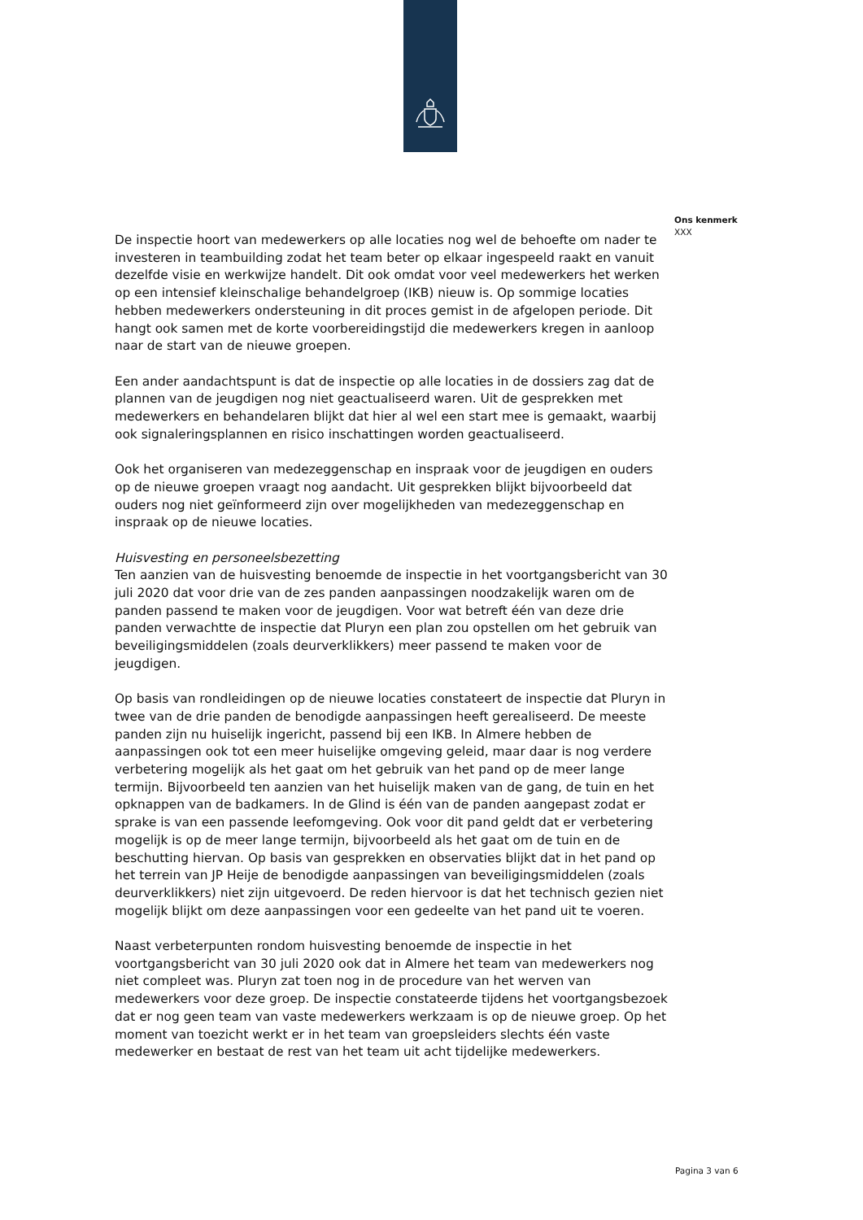De inspectie hoort van medewerkers op alle locaties nog wel de behoefte om nader te investeren in teambuilding zodat het team beter op elkaar ingespeeld raakt en vanuit dezelfde visie en werkwijze handelt. Dit ook omdat voor veel medewerkers het werken op een intensief kleinschalige behandelgroep (IKB) nieuw is. Op sommige locaties hebben medewerkers ondersteuning in dit proces gemist in de afgelopen periode. Dit hangt ook samen met de korte voorbereidingstijd die medewerkers kregen in aanloop naar de start van de nieuwe groepen.
Een ander aandachtspunt is dat de inspectie op alle locaties in de dossiers zag dat de plannen van de jeugdigen nog niet geactualiseerd waren. Uit de gesprekken met medewerkers en behandelaren blijkt dat hier al wel een start mee is gemaakt, waarbij ook signaleringsplannen en risico inschattingen worden geactualiseerd.
Ook het organiseren van medezeggenschap en inspraak voor de jeugdigen en ouders op de nieuwe groepen vraagt nog aandacht. Uit gesprekken blijkt bijvoorbeeld dat ouders nog niet geïnformeerd zijn over mogelijkheden van medezeggenschap en inspraak op de nieuwe locaties.
Huisvesting en personeelsbezetting
Ten aanzien van de huisvesting benoemde de inspectie in het voortgangsbericht van 30 juli 2020 dat voor drie van de zes panden aanpassingen noodzakelijk waren om de panden passend te maken voor de jeugdigen. Voor wat betreft één van deze drie panden verwachtte de inspectie dat Pluryn een plan zou opstellen om het gebruik van beveiligingsmiddelen (zoals deurverklikkers) meer passend te maken voor de jeugdigen.
Op basis van rondleidingen op de nieuwe locaties constateert de inspectie dat Pluryn in twee van de drie panden de benodigde aanpassingen heeft gerealiseerd. De meeste panden zijn nu huiselijk ingericht, passend bij een IKB. In Almere hebben de aanpassingen ook tot een meer huiselijke omgeving geleid, maar daar is nog verdere verbetering mogelijk als het gaat om het gebruik van het pand op de meer lange termijn. Bijvoorbeeld ten aanzien van het huiselijk maken van de gang, de tuin en het opknappen van de badkamers. In de Glind is één van de panden aangepast zodat er sprake is van een passende leefomgeving. Ook voor dit pand geldt dat er verbetering mogelijk is op de meer lange termijn, bijvoorbeeld als het gaat om de tuin en de beschutting hiervan. Op basis van gesprekken en observaties blijkt dat in het pand op het terrein van JP Heije de benodigde aanpassingen van beveiligingsmiddelen (zoals deurverklikkers) niet zijn uitgevoerd. De reden hiervoor is dat het technisch gezien niet mogelijk blijkt om deze aanpassingen voor een gedeelte van het pand uit te voeren.
Naast verbeterpunten rondom huisvesting benoemde de inspectie in het voortgangsbericht van 30 juli 2020 ook dat in Almere het team van medewerkers nog niet compleet was. Pluryn zat toen nog in de procedure van het werven van medewerkers voor deze groep. De inspectie constateerde tijdens het voortgangsbezoek dat er nog geen team van vaste medewerkers werkzaam is op de nieuwe groep. Op het moment van toezicht werkt er in het team van groepsleiders slechts één vaste medewerker en bestaat de rest van het team uit acht tijdelijke medewerkers.
Ons kenmerk
XXX
Pagina 3 van 6